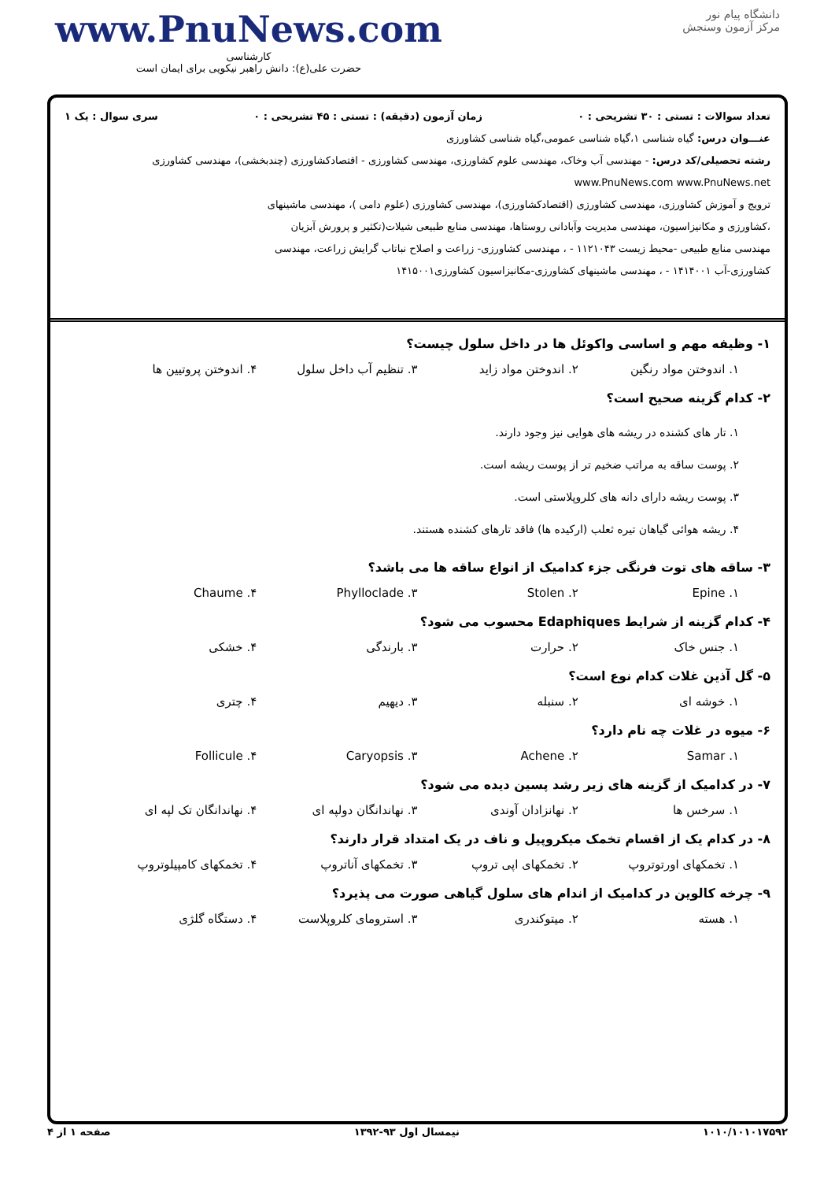www.PnuNews.com
کارشناسی
حضرت علی(ع): دانش راهبر نیکویی برای ایمان است
دانشگاه پیام نور
مرکز آزمون وسنجش
تعداد سوالات : تستی : ۳۰ تشریحی : ۰ زمان آزمون (دقیقه) : تستی : ۴۵ تشریحی : ۰ سری سوال : یک ۱
عنـــوان درس: گیاه شناسی ۱،گیاه شناسی عمومی،گیاه شناسی کشاورزی
رشته تحصیلی/کد درس: - مهندسی آب وخاک، مهندسی علوم کشاورزی، مهندسی کشاورزی - اقتصادکشاورزی (چندبخشی)، مهندسی کشاورزی www.PnuNews.com www.PnuNews.net
ترویج و آموزش کشاورزی، مهندسی کشاورزی (اقتصادکشاورزی)، مهندسی کشاورزی (علوم دامی )، مهندسی ماشینهای
،کشاورزی و مکانیزاسیون، مهندسی مدیریت وآبادانی روستاها، مهندسی منابع طبیعی شیلات(تکثیر و پرورش آبزیان
مهندسی منابع طبیعی -محیط زیست ۱۱۲۱۰۴۳ - ، مهندسی کشاورزی- زراعت و اصلاح نباتاب گرایش زراعت، مهندسی
کشاورزی-آب ۱۴۱۴۰۰۱ - ، مهندسی ماشینهای کشاورزی-مکانیزاسیون کشاورزی۱۴۱۵۰۰۱
۱- وظیفه مهم و اساسی واکوئل ها در داخل سلول چیست؟
۱. اندوختن مواد رنگین ۲. اندوختن مواد زاید ۳. تنظیم آب داخل سلول ۴. اندوختن پروتیین ها
۲- کدام گزینه صحیح است؟
۱. تار های کشنده در ریشه های هوایی نیز وجود دارند.
۲. پوست ساقه به مراتب ضخیم تر از پوست ریشه است.
۳. پوست ریشه دارای دانه های کلروپلاستی است.
۴. ریشه هوائی گیاهان تیره ثعلب (ارکیده ها) فاقد تارهای کشنده هستند.
۳- ساقه های توت فرنگی جزء کدامیک از انواع ساقه ها می باشد؟
۱. Epine ۲. Stolen ۳. Phylloclade ۴. Chaume
۴- کدام گزینه از شرایط Edaphiques محسوب می شود؟
۱. جنس خاک ۲. حرارت ۳. بارندگی ۴. خشکی
۵- گل آذین غلات کدام نوع است؟
۱. خوشه ای ۲. سنبله ۳. دیهیم ۴. چتری
۶- میوه در غلات چه نام دارد؟
۱. Samar ۲. Achene ۳. Caryopsis ۴. Follicule
۷- در کدامیک از گزینه های زیر رشد پسین دیده می شود؟
۱. سرخس ها ۲. نهانزادان آوندی ۳. نهاندانگان دولپه ای ۴. نهاندانگان تک لپه ای
۸- در کدام یک از اقسام تخمک میکروپیل و ناف در یک امتداد قرار دارند؟
۱. تخمکهای اورتوتروپ ۲. تخمکهای اپی تروپ ۳. تخمکهای آناتروپ ۴. تخمکهای کامپیلوتروپ
۹- چرخه کالوین در کدامیک از اندام های سلول گیاهی صورت می پذیرد؟
۱. هسته ۲. میتوکندری ۳. استرومای کلروپلاست ۴. دستگاه گلژی
۱۰۱۰/۱۰۱۰۱۷۵۹۲ نیمسال اول ۹۳-۱۳۹۲ صفحه ۱ از ۴